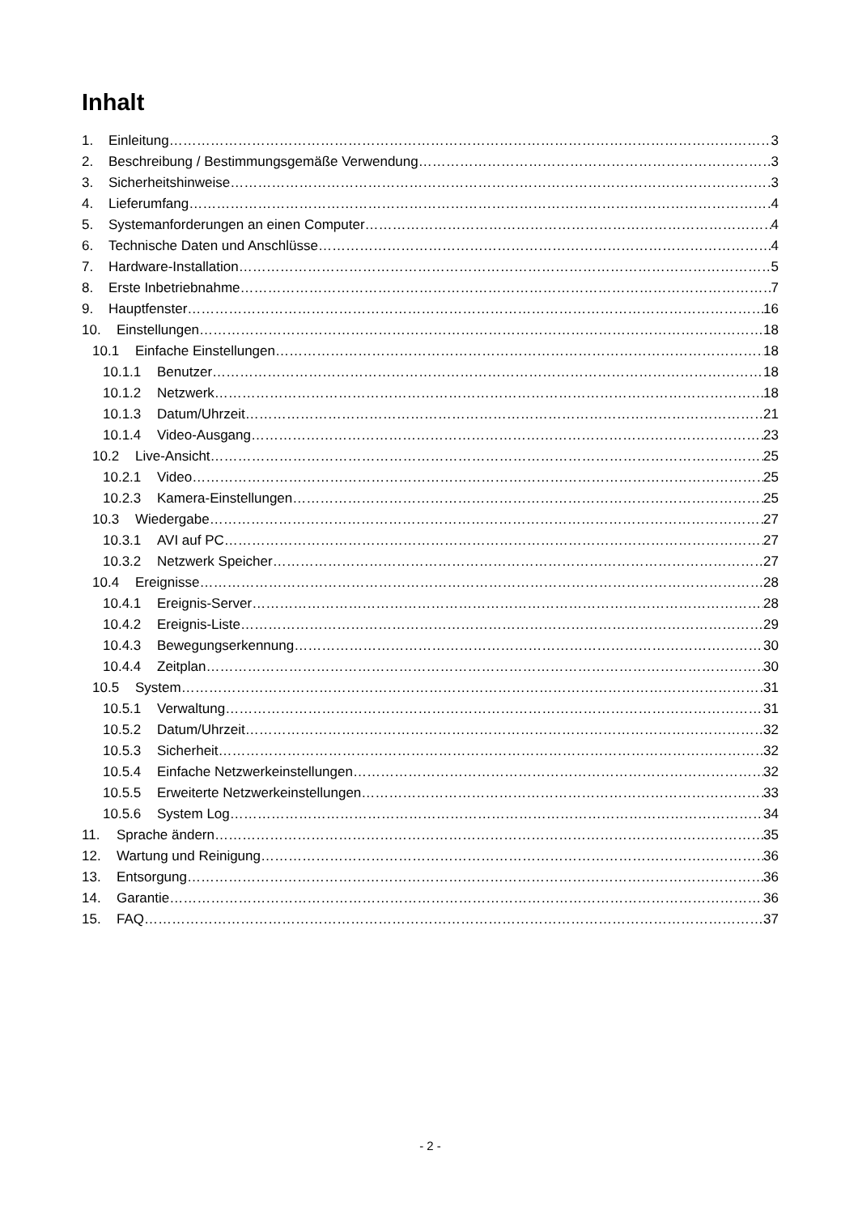Inhalt
1. Einleitung 3
2. Beschreibung / Bestimmungsgemäße Verwendung 3
3. Sicherheitshinweise 3
4. Lieferumfang 4
5. Systemanforderungen an einen Computer 4
6. Technische Daten und Anschlüsse 4
7. Hardware-Installation 5
8. Erste Inbetriebnahme 7
9. Hauptfenster 16
10. Einstellungen 18
10.1 Einfache Einstellungen 18
10.1.1 Benutzer 18
10.1.2 Netzwerk 18
10.1.3 Datum/Uhrzeit 21
10.1.4 Video-Ausgang 23
10.2 Live-Ansicht 25
10.2.1 Video 25
10.2.3 Kamera-Einstellungen 25
10.3 Wiedergabe 27
10.3.1 AVI auf PC 27
10.3.2 Netzwerk Speicher 27
10.4 Ereignisse 28
10.4.1 Ereignis-Server 28
10.4.2 Ereignis-Liste 29
10.4.3 Bewegungserkennung 30
10.4.4 Zeitplan 30
10.5 System 31
10.5.1 Verwaltung 31
10.5.2 Datum/Uhrzeit 32
10.5.3 Sicherheit 32
10.5.4 Einfache Netzwerkeinstellungen 32
10.5.5 Erweiterte Netzwerkeinstellungen 33
10.5.6 System Log 34
11. Sprache ändern 35
12. Wartung und Reinigung 36
13. Entsorgung 36
14. Garantie 36
15. FAQ 37
- 2 -